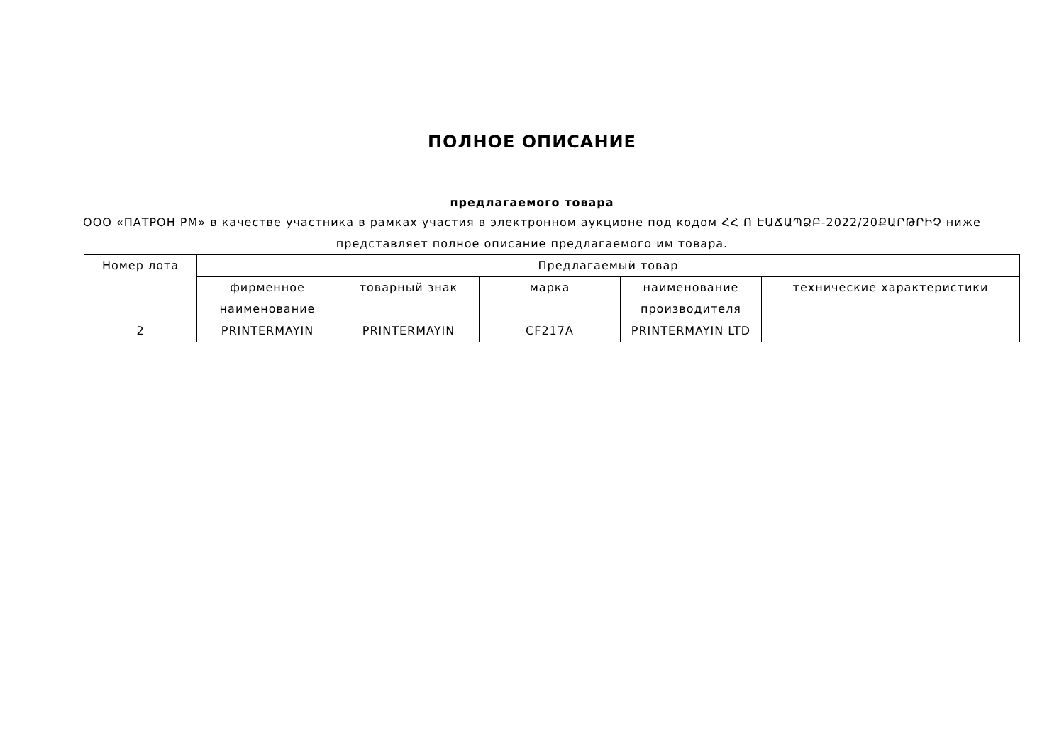ПОЛНОЕ ОПИСАНИЕ
предлагаемого товара
ООО «ПАТРОН РМ» в качестве участника в рамках участия в электронном аукционе под кодом ՀՀ Ո ԷԱՃԱՊՁԲ-2022/20ՔԱՐԹՐԻՉ ниже представляет полное описание предлагаемого им товара.
| Номер лота | Предлагаемый товар | | | | |
| --- | --- | --- | --- | --- | --- |
| | фирменное наименование | товарный знак | марка | наименование производителя | технические характеристики |
| 2 | PRINTERMAYIN | PRINTERMAYIN | CF217A | PRINTERMAYIN LTD | |